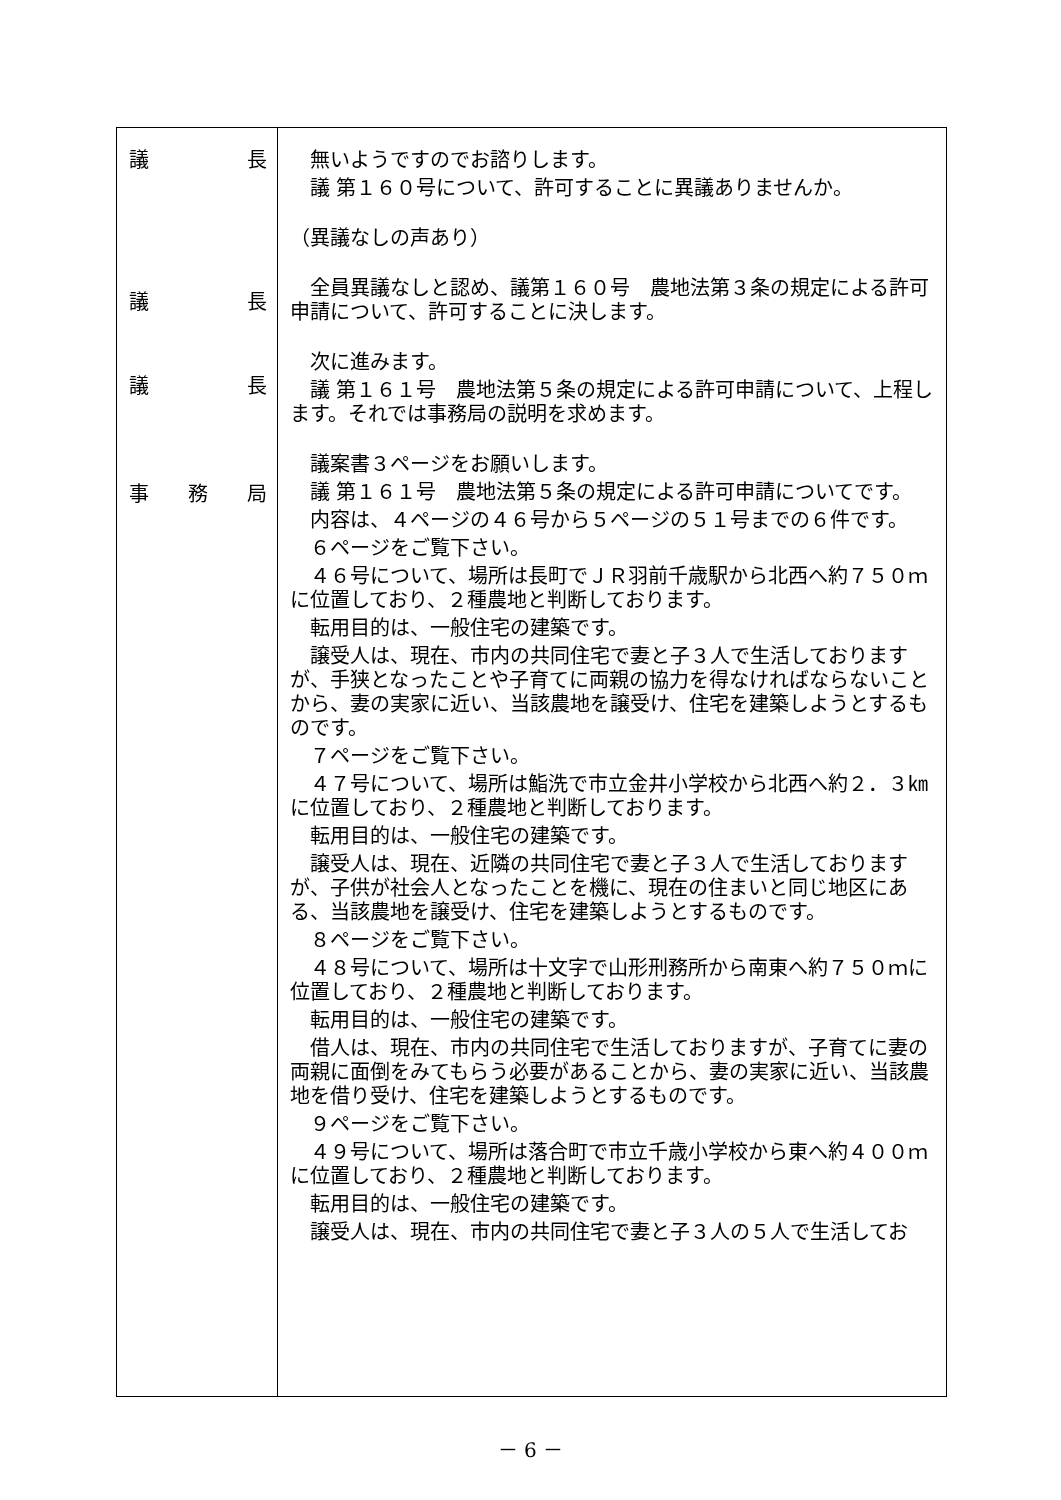| 議 長 議 長 議 長 事 務 局 | 無いようですのでお諮りします。 議 第１６０号について、許可することに異議ありませんか。 （異議なしの声あり） 全員異議なしと認め、議第１６０号 農地法第３条の規定による許可申請について、許可することに決します。 次に進みます。 議 第１６１号 農地法第５条の規定による許可申請について、上程します。それでは事務局の説明を求めます。 議案書３ページをお願いします。 議 第１６１号 農地法第５条の規定による許可申請についてです。 内容は、４ページの４６号から５ページの５１号までの６件です。 ６ページをご覧下さい。 ４６号について、場所は長町でＪＲ羽前千歳駅から北西へ約７５０ｍに位置しており、２種農地と判断しております。 転用目的は、一般住宅の建築です。 譲受人は、現在、市内の共同住宅で妻と子３人で生活しておりますが、手狭となったことや子育てに両親の協力を得なければならないことから、妻の実家に近い、当該農地を譲受け、住宅を建築しようとするものです。 ７ページをご覧下さい。 ４７号について、場所は鮨洗で市立金井小学校から北西へ約２．３㎞に位置しており、２種農地と判断しております。 転用目的は、一般住宅の建築です。 譲受人は、現在、近隣の共同住宅で妻と子３人で生活しておりますが、子供が社会人となったことを機に、現在の住まいと同じ地区にある、当該農地を譲受け、住宅を建築しようとするものです。 ８ページをご覧下さい。 ４８号について、場所は十文字で山形刑務所から南東へ約７５０ｍに位置しており、２種農地と判断しております。 転用目的は、一般住宅の建築です。 借人は、現在、市内の共同住宅で生活しておりますが、子育てに妻の両親に面倒をみてもらう必要があることから、妻の実家に近い、当該農地を借り受け、住宅を建築しようとするものです。 ９ページをご覧下さい。 ４９号について、場所は落合町で市立千歳小学校から東へ約４００ｍに位置しており、２種農地と判断しております。 転用目的は、一般住宅の建築です。 譲受人は、現在、市内の共同住宅で妻と子３人の５人で生活してお |
－ 6 －